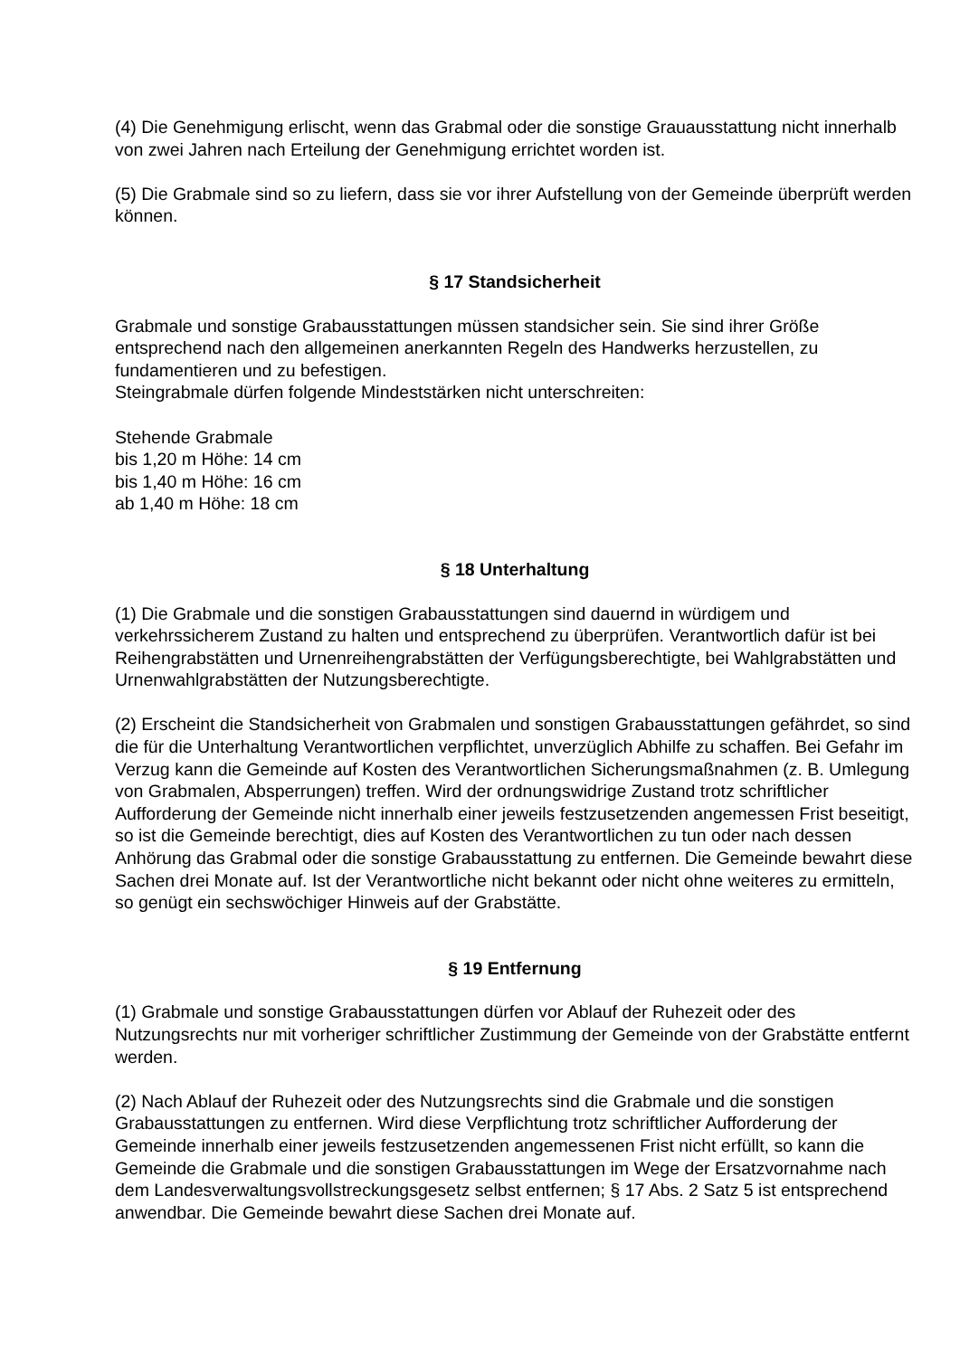(4) Die Genehmigung erlischt, wenn das Grabmal oder die sonstige Grauausstattung nicht innerhalb von zwei Jahren nach Erteilung der Genehmigung errichtet worden ist.
(5) Die Grabmale sind so zu liefern, dass sie vor ihrer Aufstellung von der Gemeinde überprüft werden können.
§ 17 Standsicherheit
Grabmale und sonstige Grabausstattungen müssen standsicher sein. Sie sind ihrer Größe entsprechend nach den allgemeinen anerkannten Regeln des Handwerks herzustellen, zu fundamentieren und zu befestigen.
Steingrabmale dürfen folgende Mindeststärken nicht unterschreiten:
Stehende Grabmale
bis 1,20 m Höhe: 14 cm
bis 1,40 m Höhe: 16 cm
ab 1,40 m Höhe: 18 cm
§ 18 Unterhaltung
(1) Die Grabmale und die sonstigen Grabausstattungen sind dauernd in würdigem und verkehrssicherem Zustand zu halten und entsprechend zu überprüfen. Verantwortlich dafür ist bei Reihengrabstätten und Urnenreihengrabstätten der Verfügungsberechtigte, bei Wahlgrabstätten und Urnenwahlgrabstätten der Nutzungsberechtigte.
(2) Erscheint die Standsicherheit von Grabmalen und sonstigen Grabausstattungen gefährdet, so sind die für die Unterhaltung Verantwortlichen verpflichtet, unverzüglich Abhilfe zu schaffen. Bei Gefahr im Verzug kann die Gemeinde auf Kosten des Verantwortlichen Sicherungsmaßnahmen (z. B. Umlegung von Grabmalen, Absperrungen) treffen. Wird der ordnungswidrige Zustand trotz schriftlicher Aufforderung der Gemeinde nicht innerhalb einer jeweils festzusetzenden angemessen Frist beseitigt, so ist die Gemeinde berechtigt, dies auf Kosten des Verantwortlichen zu tun oder nach dessen Anhörung das Grabmal oder die sonstige Grabausstattung zu entfernen. Die Gemeinde bewahrt diese Sachen drei Monate auf. Ist der Verantwortliche nicht bekannt oder nicht ohne weiteres zu ermitteln, so genügt ein sechswöchiger Hinweis auf der Grabstätte.
§ 19 Entfernung
(1) Grabmale und sonstige Grabausstattungen dürfen vor Ablauf der Ruhezeit oder des Nutzungsrechts nur mit vorheriger schriftlicher Zustimmung der Gemeinde von der Grabstätte entfernt werden.
(2) Nach Ablauf der Ruhezeit oder des Nutzungsrechts sind die Grabmale und die sonstigen Grabausstattungen zu entfernen. Wird diese Verpflichtung trotz schriftlicher Aufforderung der Gemeinde innerhalb einer jeweils festzusetzenden angemessenen Frist nicht erfüllt, so kann die Gemeinde die Grabmale und die sonstigen Grabausstattungen im Wege der Ersatzvornahme nach dem Landesverwaltungsvollstreckungsgesetz selbst entfernen; § 17 Abs. 2 Satz 5 ist entsprechend anwendbar. Die Gemeinde bewahrt diese Sachen drei Monate auf.